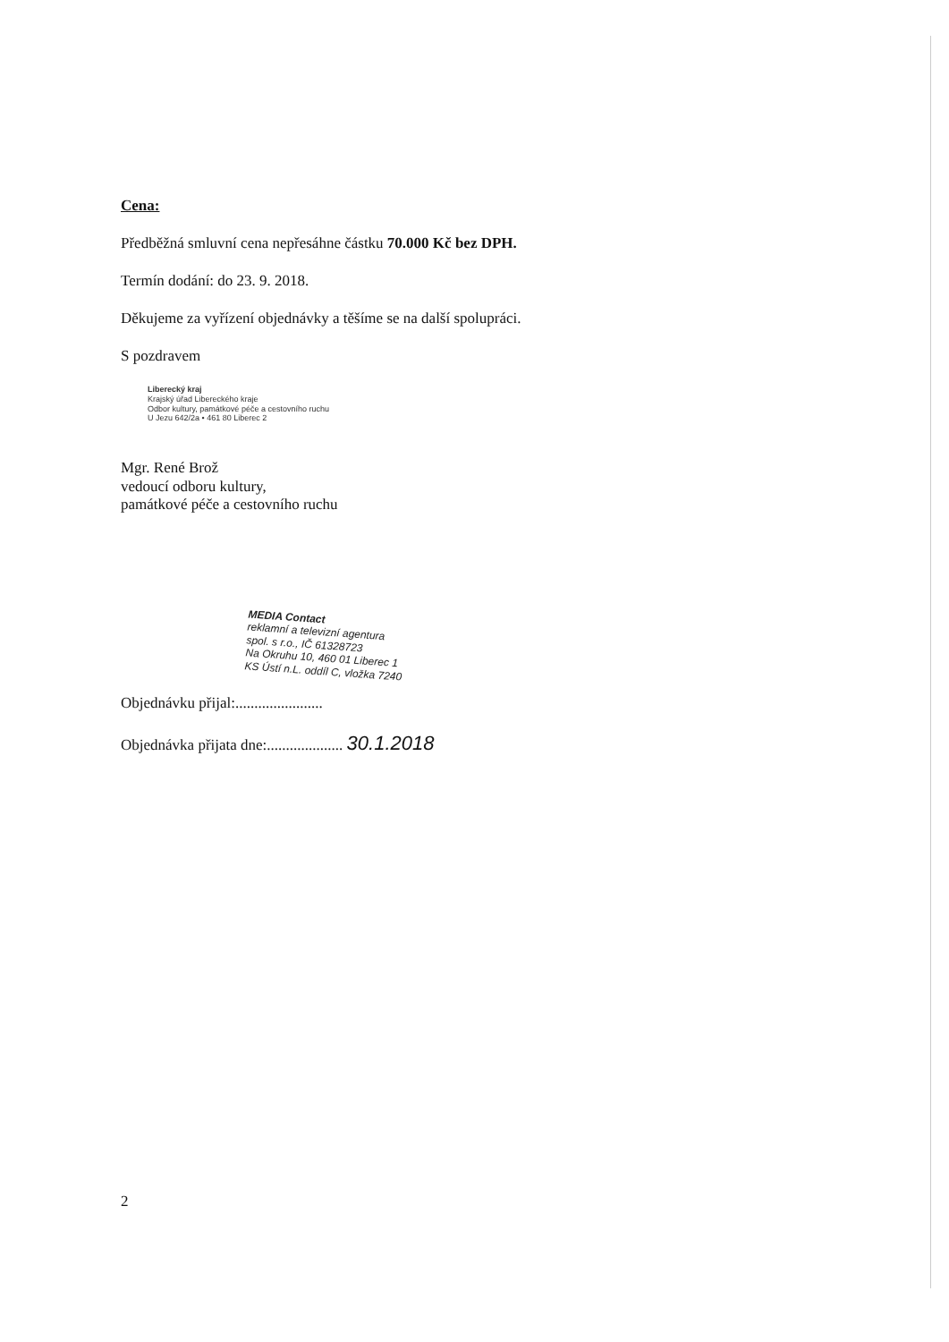Cena:
Předběžná smluvní cena nepřesáhne částku 70.000 Kč bez DPH.
Termín dodání: do 23. 9. 2018.
Děkujeme za vyřízení objednávky a těšíme se na další spolupráci.
S pozdravem
Liberecký kraj
Krajský úřad Libereckého kraje
Odbor kultury, památkové péče a cestovního ruchu
U Jezu 642/2a • 461 80 Liberec 2
Mgr. René Brož
vedoucí odboru kultury,
památkové péče a cestovního ruchu
MEDIA Contact
reklamní a televizní agentura
spol. s r.o., IČ 61328723
Na Okruhu 10, 460 01 Liberec 1
KS Ústí n.L. oddíl C, vložka 7240
Objednávku přijal:.......................
Objednávka přijata dne:.................... 30.1.2018
2